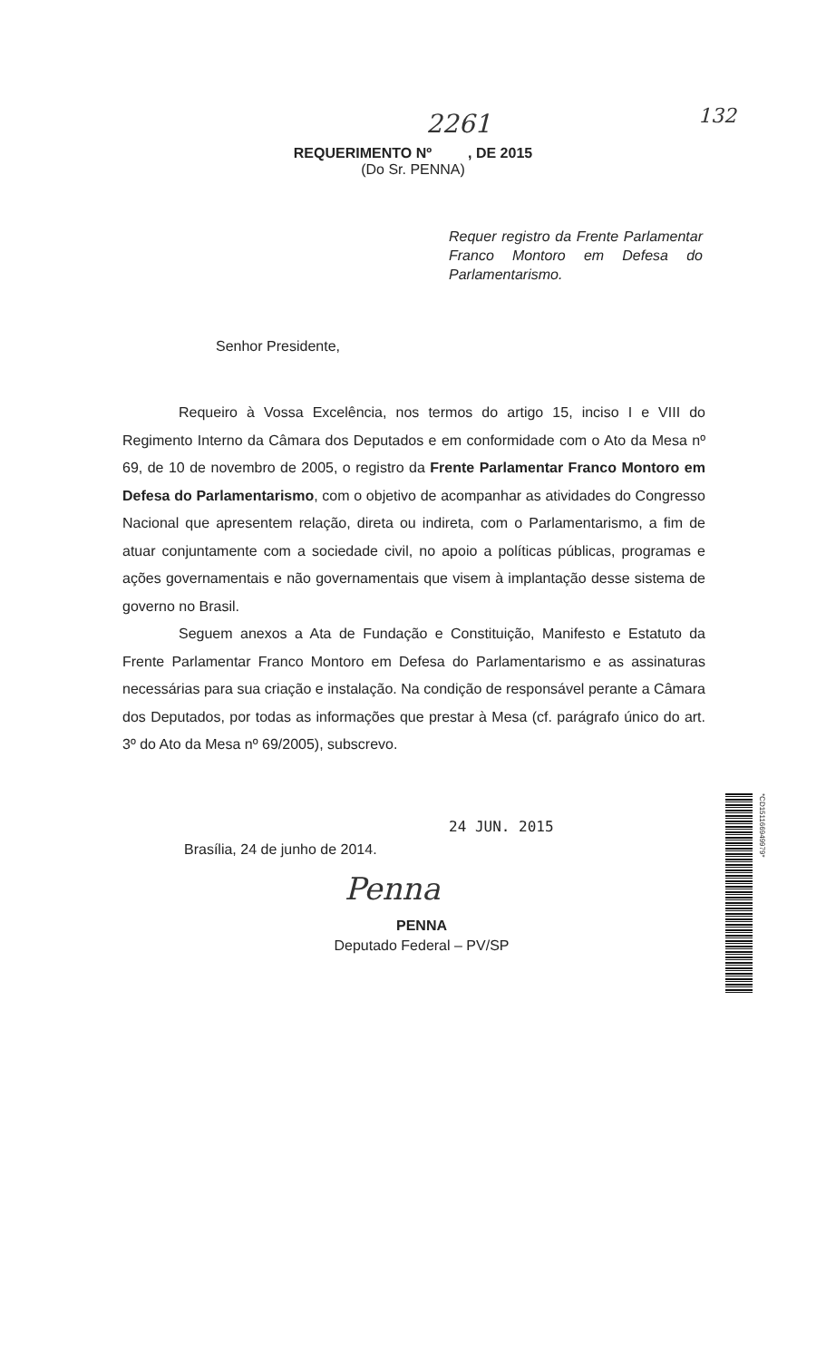2261 132
REQUERIMENTO Nº , DE 2015
(Do Sr. PENNA)
Requer registro da Frente Parlamentar Franco Montoro em Defesa do Parlamentarismo.
Senhor Presidente,
Requeiro à Vossa Excelência, nos termos do artigo 15, inciso I e VIII do Regimento Interno da Câmara dos Deputados e em conformidade com o Ato da Mesa nº 69, de 10 de novembro de 2005, o registro da Frente Parlamentar Franco Montoro em Defesa do Parlamentarismo, com o objetivo de acompanhar as atividades do Congresso Nacional que apresentem relação, direta ou indireta, com o Parlamentarismo, a fim de atuar conjuntamente com a sociedade civil, no apoio a políticas públicas, programas e ações governamentais e não governamentais que visem à implantação desse sistema de governo no Brasil.
Seguem anexos a Ata de Fundação e Constituição, Manifesto e Estatuto da Frente Parlamentar Franco Montoro em Defesa do Parlamentarismo e as assinaturas necessárias para sua criação e instalação. Na condição de responsável perante a Câmara dos Deputados, por todas as informações que prestar à Mesa (cf. parágrafo único do art. 3º do Ato da Mesa nº 69/2005), subscrevo.
24 JUN. 2015
Brasília, 24 de junho de 2014.
Penna
PENNA
Deputado Federal – PV/SP
*CD151166949979*